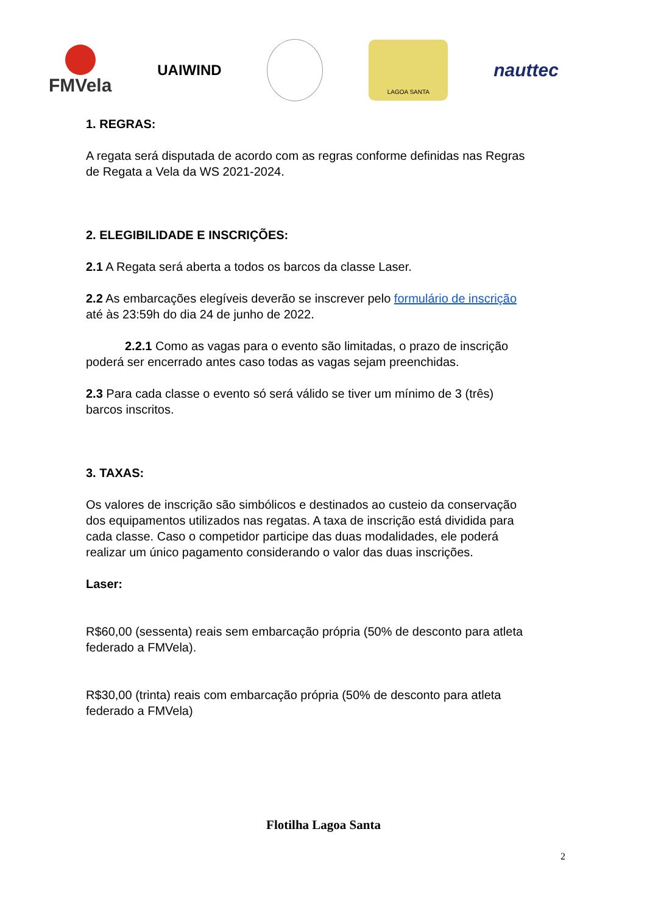FMVela
UAIWIND
LAGOA SANTA
nauttec
1. REGRAS:
A regata será disputada de acordo com as regras conforme definidas nas Regras de Regata a Vela da WS 2021-2024.
2. ELEGIBILIDADE E INSCRIÇÕES:
2.1 A Regata será aberta a todos os barcos da classe Laser.
2.2 As embarcações elegíveis deverão se inscrever pelo formulário de inscrição até às 23:59h do dia 24 de junho de 2022.
2.2.1 Como as vagas para o evento são limitadas, o prazo de inscrição poderá ser encerrado antes caso todas as vagas sejam preenchidas.
2.3 Para cada classe o evento só será válido se tiver um mínimo de 3 (três) barcos inscritos.
3. TAXAS:
Os valores de inscrição são simbólicos e destinados ao custeio da conservação dos equipamentos utilizados nas regatas. A taxa de inscrição está dividida para cada classe. Caso o competidor participe das duas modalidades, ele poderá realizar um único pagamento considerando o valor das duas inscrições.
Laser:
R$60,00 (sessenta) reais sem embarcação própria (50% de desconto para atleta federado a FMVela).
R$30,00 (trinta) reais com embarcação própria (50% de desconto para atleta federado a FMVela)
Flotilha Lagoa Santa
2